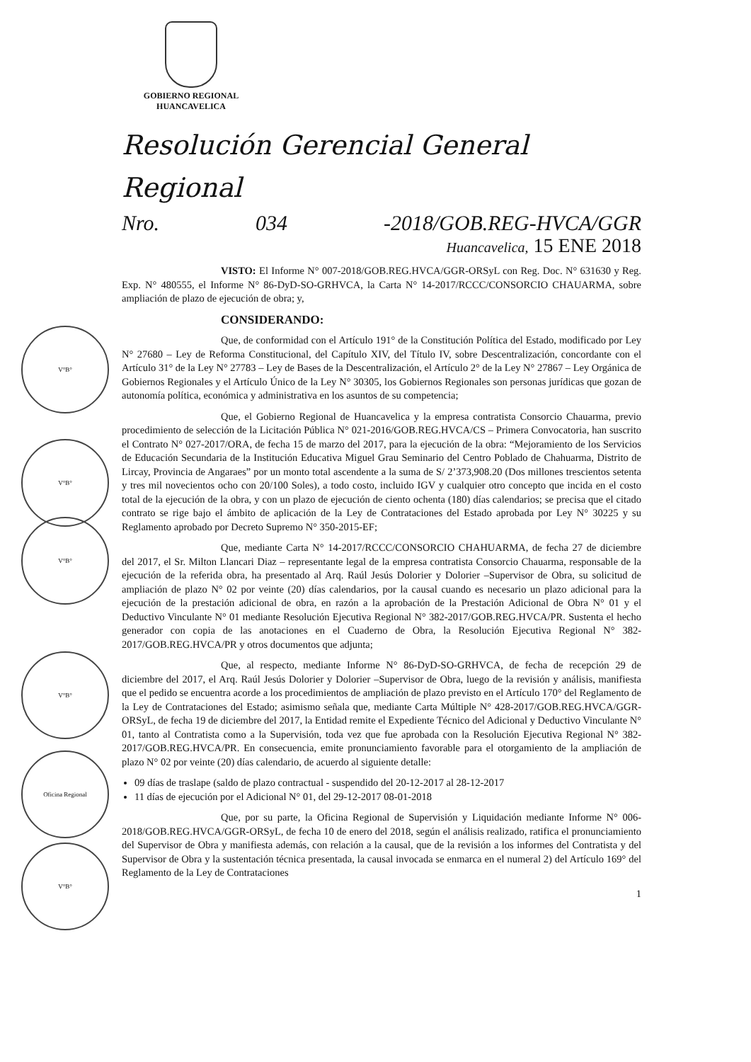GOBIERNO REGIONAL
HUANCAVELICA
V°B°
V°B°
V°B°
V°B°
Oficina Regional
V°B°
Resolución Gerencial General Regional
Nro. 034 -2018/GOB.REG-HVCA/GGR
Huancavelica, 15 ENE 2018
VISTO: El Informe N° 007-2018/GOB.REG.HVCA/GGR-ORSyL con Reg. Doc. N° 631630 y Reg. Exp. N° 480555, el Informe N° 86-DyD-SO-GRHVCA, la Carta N° 14-2017/RCCC/CONSORCIO CHAUARMA, sobre ampliación de plazo de ejecución de obra; y,
CONSIDERANDO:
Que, de conformidad con el Artículo 191° de la Constitución Política del Estado, modificado por Ley N° 27680 – Ley de Reforma Constitucional, del Capítulo XIV, del Título IV, sobre Descentralización, concordante con el Artículo 31° de la Ley N° 27783 – Ley de Bases de la Descentralización, el Artículo 2° de la Ley N° 27867 – Ley Orgánica de Gobiernos Regionales y el Artículo Único de la Ley N° 30305, los Gobiernos Regionales son personas jurídicas que gozan de autonomía política, económica y administrativa en los asuntos de su competencia;
Que, el Gobierno Regional de Huancavelica y la empresa contratista Consorcio Chauarma, previo procedimiento de selección de la Licitación Pública N° 021-2016/GOB.REG.HVCA/CS – Primera Convocatoria, han suscrito el Contrato N° 027-2017/ORA, de fecha 15 de marzo del 2017, para la ejecución de la obra: “Mejoramiento de los Servicios de Educación Secundaria de la Institución Educativa Miguel Grau Seminario del Centro Poblado de Chahuarma, Distrito de Lircay, Provincia de Angaraes” por un monto total ascendente a la suma de S/ 2’373,908.20 (Dos millones trescientos setenta y tres mil novecientos ocho con 20/100 Soles), a todo costo, incluido IGV y cualquier otro concepto que incida en el costo total de la ejecución de la obra, y con un plazo de ejecución de ciento ochenta (180) días calendarios; se precisa que el citado contrato se rige bajo el ámbito de aplicación de la Ley de Contrataciones del Estado aprobada por Ley N° 30225 y su Reglamento aprobado por Decreto Supremo N° 350-2015-EF;
Que, mediante Carta N° 14-2017/RCCC/CONSORCIO CHAHUARMA, de fecha 27 de diciembre del 2017, el Sr. Milton Llancari Diaz – representante legal de la empresa contratista Consorcio Chauarma, responsable de la ejecución de la referida obra, ha presentado al Arq. Raúl Jesús Dolorier y Dolorier –Supervisor de Obra, su solicitud de ampliación de plazo N° 02 por veinte (20) días calendarios, por la causal cuando es necesario un plazo adicional para la ejecución de la prestación adicional de obra, en razón a la aprobación de la Prestación Adicional de Obra N° 01 y el Deductivo Vinculante N° 01 mediante Resolución Ejecutiva Regional N° 382-2017/GOB.REG.HVCA/PR. Sustenta el hecho generador con copia de las anotaciones en el Cuaderno de Obra, la Resolución Ejecutiva Regional N° 382-2017/GOB.REG.HVCA/PR y otros documentos que adjunta;
Que, al respecto, mediante Informe N° 86-DyD-SO-GRHVCA, de fecha de recepción 29 de diciembre del 2017, el Arq. Raúl Jesús Dolorier y Dolorier –Supervisor de Obra, luego de la revisión y análisis, manifiesta que el pedido se encuentra acorde a los procedimientos de ampliación de plazo previsto en el Artículo 170° del Reglamento de la Ley de Contrataciones del Estado; asimismo señala que, mediante Carta Múltiple N° 428-2017/GOB.REG.HVCA/GGR-ORSyL, de fecha 19 de diciembre del 2017, la Entidad remite el Expediente Técnico del Adicional y Deductivo Vinculante N° 01, tanto al Contratista como a la Supervisión, toda vez que fue aprobada con la Resolución Ejecutiva Regional N° 382-2017/GOB.REG.HVCA/PR. En consecuencia, emite pronunciamiento favorable para el otorgamiento de la ampliación de plazo N° 02 por veinte (20) días calendario, de acuerdo al siguiente detalle:
09 días de traslape (saldo de plazo contractual - suspendido del 20-12-2017 al 28-12-2017
11 días de ejecución por el Adicional N° 01, del 29-12-2017 08-01-2018
Que, por su parte, la Oficina Regional de Supervisión y Liquidación mediante Informe N° 006-2018/GOB.REG.HVCA/GGR-ORSyL, de fecha 10 de enero del 2018, según el análisis realizado, ratifica el pronunciamiento del Supervisor de Obra y manifiesta además, con relación a la causal, que de la revisión a los informes del Contratista y del Supervisor de Obra y la sustentación técnica presentada, la causal invocada se enmarca en el numeral 2) del Artículo 169° del Reglamento de la Ley de Contrataciones
1